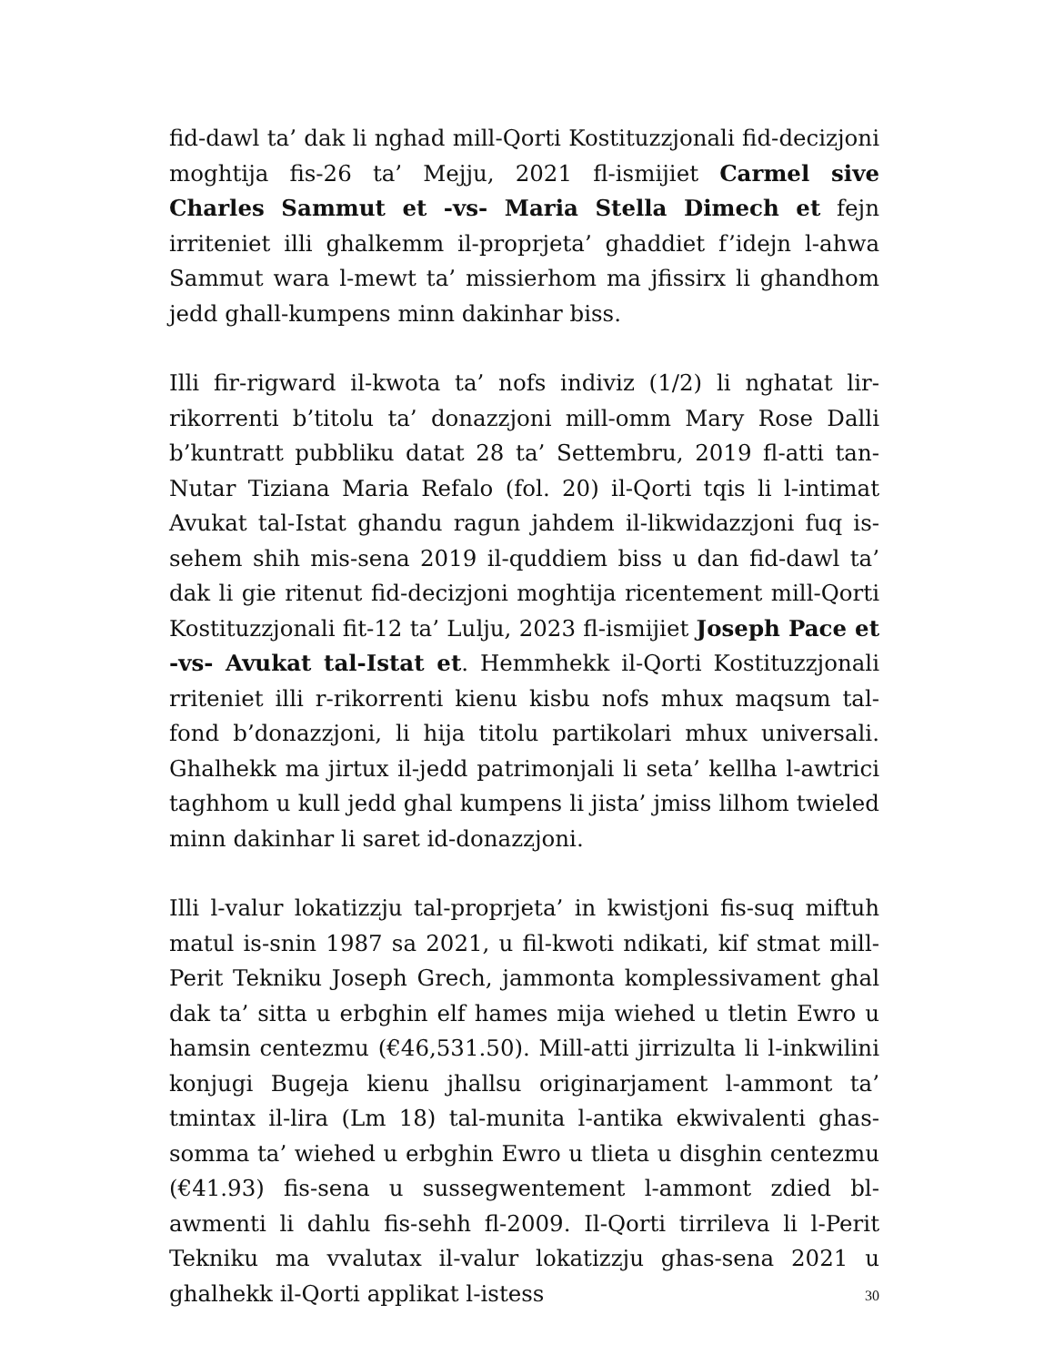fid-dawl ta’ dak li nghad mill-Qorti Kostituzzjonali fid-decizjoni moghtija fis-26 ta’ Mejju, 2021 fl-ismijiet Carmel sive Charles Sammut et -vs- Maria Stella Dimech et fejn irriteniet illi ghalkemm il-proprjeta’ ghaddiet f’idejn l-ahwa Sammut wara l-mewt ta’ missierhom ma jfissirx li ghandhom jedd ghall-kumpens minn dakinhar biss.
Illi fir-rigward il-kwota ta’ nofs indiviz (1/2) li nghatat lir-rikorrenti b’titolu ta’ donazzjoni mill-omm Mary Rose Dalli b’kuntratt pubbliku datat 28 ta’ Settembru, 2019 fl-atti tan-Nutar Tiziana Maria Refalo (fol. 20) il-Qorti tqis li l-intimat Avukat tal-Istat ghandu ragun jahdem il-likwidazzjoni fuq is-sehem shih mis-sena 2019 il-quddiem biss u dan fid-dawl ta’ dak li gie ritenut fid-decizjoni moghtija ricentement mill-Qorti Kostituzzjonali fit-12 ta’ Lulju, 2023 fl-ismijiet Joseph Pace et -vs- Avukat tal-Istat et. Hemmhekk il-Qorti Kostituzzjonali rriteniet illi r-rikorrenti kienu kisbu nofs mhux maqsum tal-fond b’donazzjoni, li hija titolu partikolari mhux universali. Ghalhekk ma jirtux il-jedd patrimonjali li seta’ kellha l-awtrici taghhom u kull jedd ghal kumpens li jista’ jmiss lilhom twieled minn dakinhar li saret id-donazzjoni.
Illi l-valur lokatizzju tal-proprjeta’ in kwistjoni fis-suq miftuh matul is-snin 1987 sa 2021, u fil-kwoti ndikati, kif stmat mill-Perit Tekniku Joseph Grech, jammonta komplessivament ghal dak ta’ sitta u erbghin elf hames mija wiehed u tletin Ewro u hamsin centezmu (€46,531.50). Mill-atti jirrizulta li l-inkwilini konjugi Bugeja kienu jhallsu originarjament l-ammont ta’ tmintax il-lira (Lm 18) tal-munita l-antika ekwivalenti ghas-somma ta’ wiehed u erbghin Ewro u tlieta u disghin centezmu (€41.93) fis-sena u sussegwentement l-ammont zdied bl-awmenti li dahlu fis-sehh fl-2009. Il-Qorti tirrileva li l-Perit Tekniku ma vvalutax il-valur lokatizzju ghas-sena 2021 u ghalhekk il-Qorti applikat l-istess
30